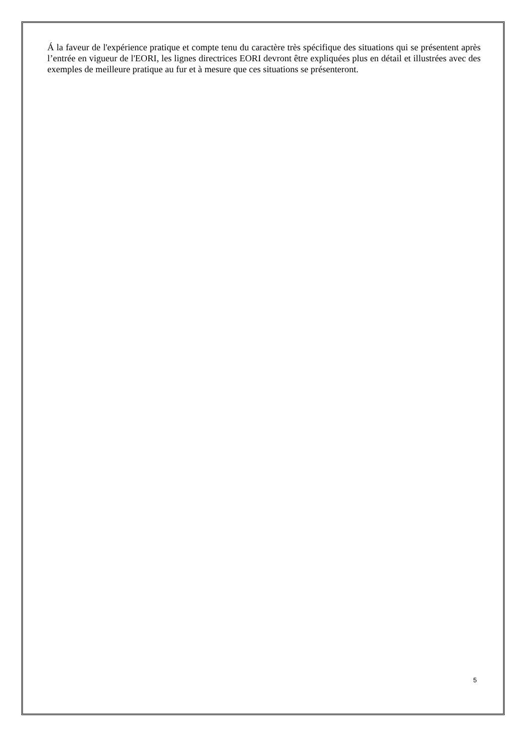Á la faveur de l'expérience pratique et compte tenu du caractère très spécifique des situations qui se présentent après l’entrée en vigueur de l'EORI, les lignes directrices EORI devront être expliquées plus en détail et illustrées avec des exemples de meilleure pratique au fur et à mesure que ces situations se présenteront.
5